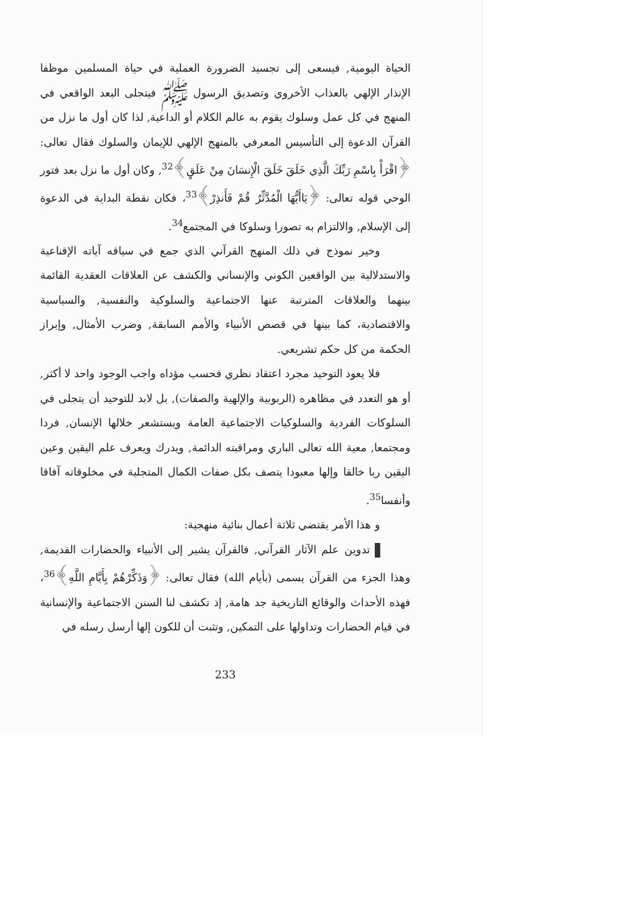الحياة اليومية, فيسعى إلى تجسيد الضرورة العملية في حياة المسلمين موظفا الإنذار الإلهي بالعذاب الأخروي وتصديق الرسول ﷺ فيتجلى البعد الواقعي في المنهج في كل عمل وسلوك يقوم به عالم الكلام أو الداعية, لذا كان أول ما نزل من القرآن الدعوة إلى التأسيس المعرفي بالمنهج الإلهي للإيمان والسلوك فقال تعالى: ﴿اقْرَأْ بِاسْمِ رَبِّكَ الَّذِي خَلَقَ خَلَقَ الْإِنسَانَ مِنْ عَلَقٍ﴾<sup>32</sup>, وكان أول ما نزل بعد فتور الوحي قوله تعالى: ﴿يَاأَيُّهَا الْمُدَّثِّرُ قُمْ فَأَنذِرْ﴾<sup>33</sup>، فكان نقطة البداية في الدعوة إلى الإسلام, والالتزام به تصورا وسلوكا في المجتمع<sup>34</sup>.
وخير نموذج في ذلك المنهج القرآني الذي جمع في سياقه آياته الإقناعية والاستدلالية بين الواقعين الكوني والإنساني والكشف عن العلاقات العقدية القائمة بينهما والعلاقات المترتبة عنها الاجتماعية والسلوكية والنفسية, والسياسية والاقتصادية، كما بينها في قصص الأنبياء والأمم السابقة, وضرب الأمثال, وإبراز الحكمة من كل حكم تشريعي.
فلا يعود التوحيد مجرد اعتقاد نظري فحسب مؤداه واجب الوجود واحد لا أكثر, أو هو التعدد في مظاهره (الربوبية والإلهية والصفات), بل لابد للتوحيد أن يتجلى في السلوكات الفردية والسلوكيات الاجتماعية العامة ويستشعر خلالها الإنسان, فردا ومجتمعا, معية الله تعالى الباري ومراقبته الدائمة, ويدرك ويعرف علم اليقين وعين اليقين ربا خالقا وإلها معبودا يتصف بكل صفات الكمال المتجلية في مخلوقاته آفاقا وأنفسا<sup>35</sup>.
و هذا الأمر يقتضي ثلاثة أعمال بنائية منهجية:
تدوين علم الآثار القرآني, فالقرآن يشير إلى الأنبياء والحضارات القديمة, وهذا الجزء من القرآن يسمى (بأيام الله) فقال تعالى: ﴿وَذَكِّرْهُمْ بِأَيَّامِ اللَّهِ﴾<sup>36</sup>، فهذه الأحداث والوقائع التاريخية جد هامة, إذ تكشف لنا السنن الاجتماعية والإنسانية في قيام الحضارات وتداولها على التمكين, وتثبت أن للكون إلها أرسل رسله في
233